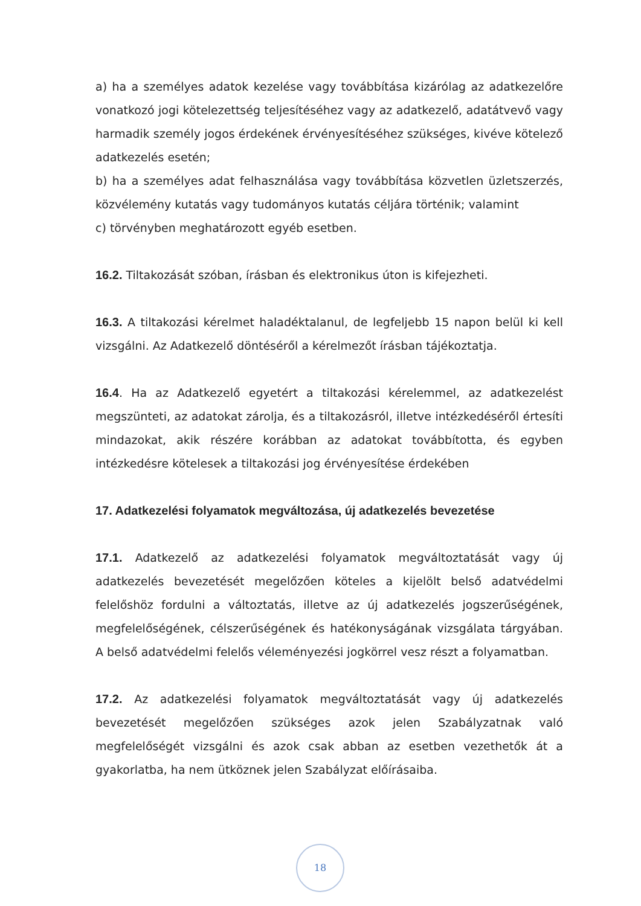a) ha a személyes adatok kezelése vagy továbbítása kizárólag az adatkezelőre vonatkozó jogi kötelezettség teljesítéséhez vagy az adatkezelő, adatátvevő vagy harmadik személy jogos érdekének érvényesítéséhez szükséges, kivéve kötelező adatkezelés esetén;
b) ha a személyes adat felhasználása vagy továbbítása közvetlen üzletszerzés, közvélemény kutatás vagy tudományos kutatás céljára történik; valamint
c) törvényben meghatározott egyéb esetben.
16.2. Tiltakozását szóban, írásban és elektronikus úton is kifejezheti.
16.3. A tiltakozási kérelmet haladéktalanul, de legfeljebb 15 napon belül ki kell vizsgálni. Az Adatkezelő döntéséről a kérelmezőt írásban tájékoztatja.
16.4. Ha az Adatkezelő egyetért a tiltakozási kérelemmel, az adatkezelést megszünteti, az adatokat zárolja, és a tiltakozásról, illetve intézkedéséről értesíti mindazokat, akik részére korábban az adatokat továbbította, és egyben intézkedésre kötelesek a tiltakozási jog érvényesítése érdekében
17. Adatkezelési folyamatok megváltozása, új adatkezelés bevezetése
17.1. Adatkezelő az adatkezelési folyamatok megváltoztatását vagy új adatkezelés bevezetését megelőzően köteles a kijelölt belső adatvédelmi felelőshöz fordulni a változtatás, illetve az új adatkezelés jogszerűségének, megfelelőségének, célszerűségének és hatékonyságának vizsgálata tárgyában. A belső adatvédelmi felelős véleményezési jogkörrel vesz részt a folyamatban.
17.2. Az adatkezelési folyamatok megváltoztatását vagy új adatkezelés bevezetését megelőzően szükséges azok jelen Szabályzatnak való megfelelőségét vizsgálni és azok csak abban az esetben vezethetők át a gyakorlatba, ha nem ütköznek jelen Szabályzat előírásaiba.
18